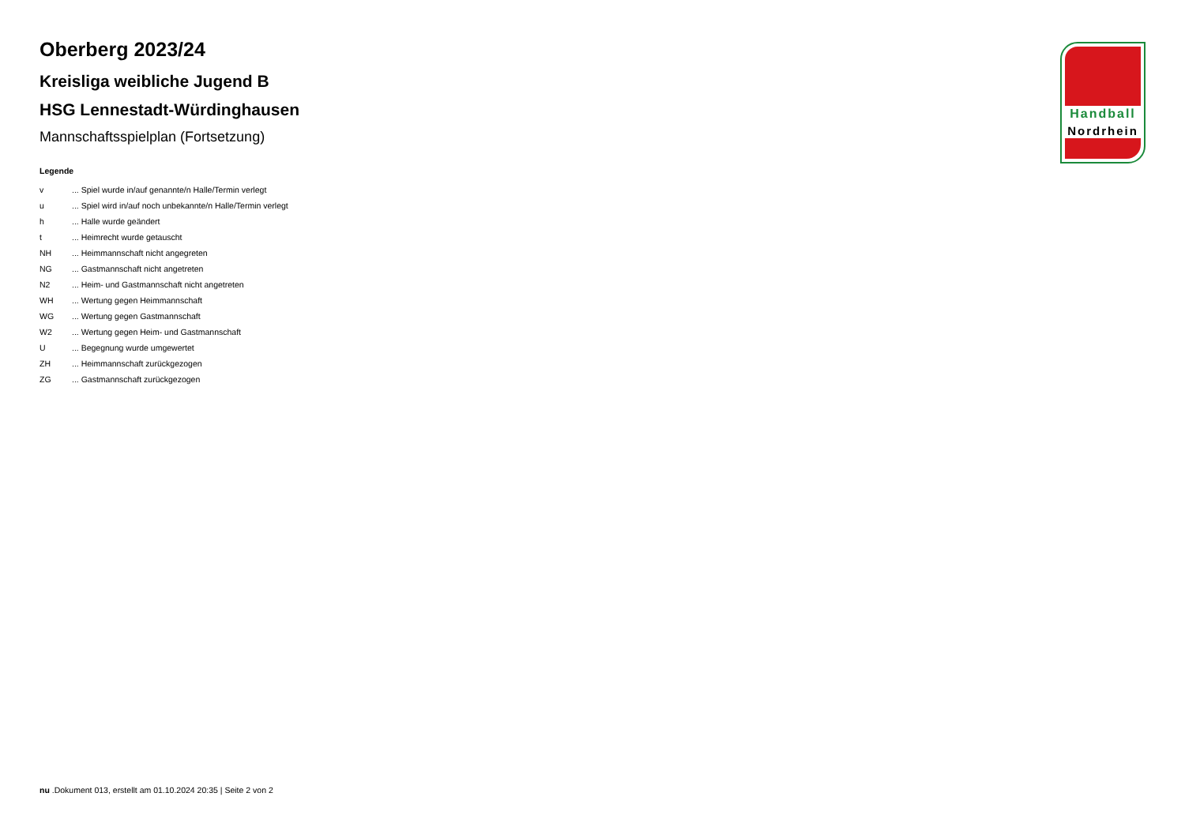Handball
Nordrhein
Oberberg 2023/24
Kreisliga weibliche Jugend B
HSG Lennestadt-Würdinghausen
Mannschaftsspielplan (Fortsetzung)
Legende
| v | ... Spiel wurde in/auf genannte/n Halle/Termin verlegt |
| u | ... Spiel wird in/auf noch unbekannte/n Halle/Termin verlegt |
| h | ... Halle wurde geändert |
| t | ... Heimrecht wurde getauscht |
| NH | ... Heimmannschaft nicht angegreten |
| NG | ... Gastmannschaft nicht angetreten |
| N2 | ... Heim- und Gastmannschaft nicht angetreten |
| WH | ... Wertung gegen Heimmannschaft |
| WG | ... Wertung gegen Gastmannschaft |
| W2 | ... Wertung gegen Heim- und Gastmannschaft |
| U | ... Begegnung wurde umgewertet |
| ZH | ... Heimmannschaft zurückgezogen |
| ZG | ... Gastmannschaft zurückgezogen |
nu .Dokument 013, erstellt am 01.10.2024 20:35 | Seite 2 von 2